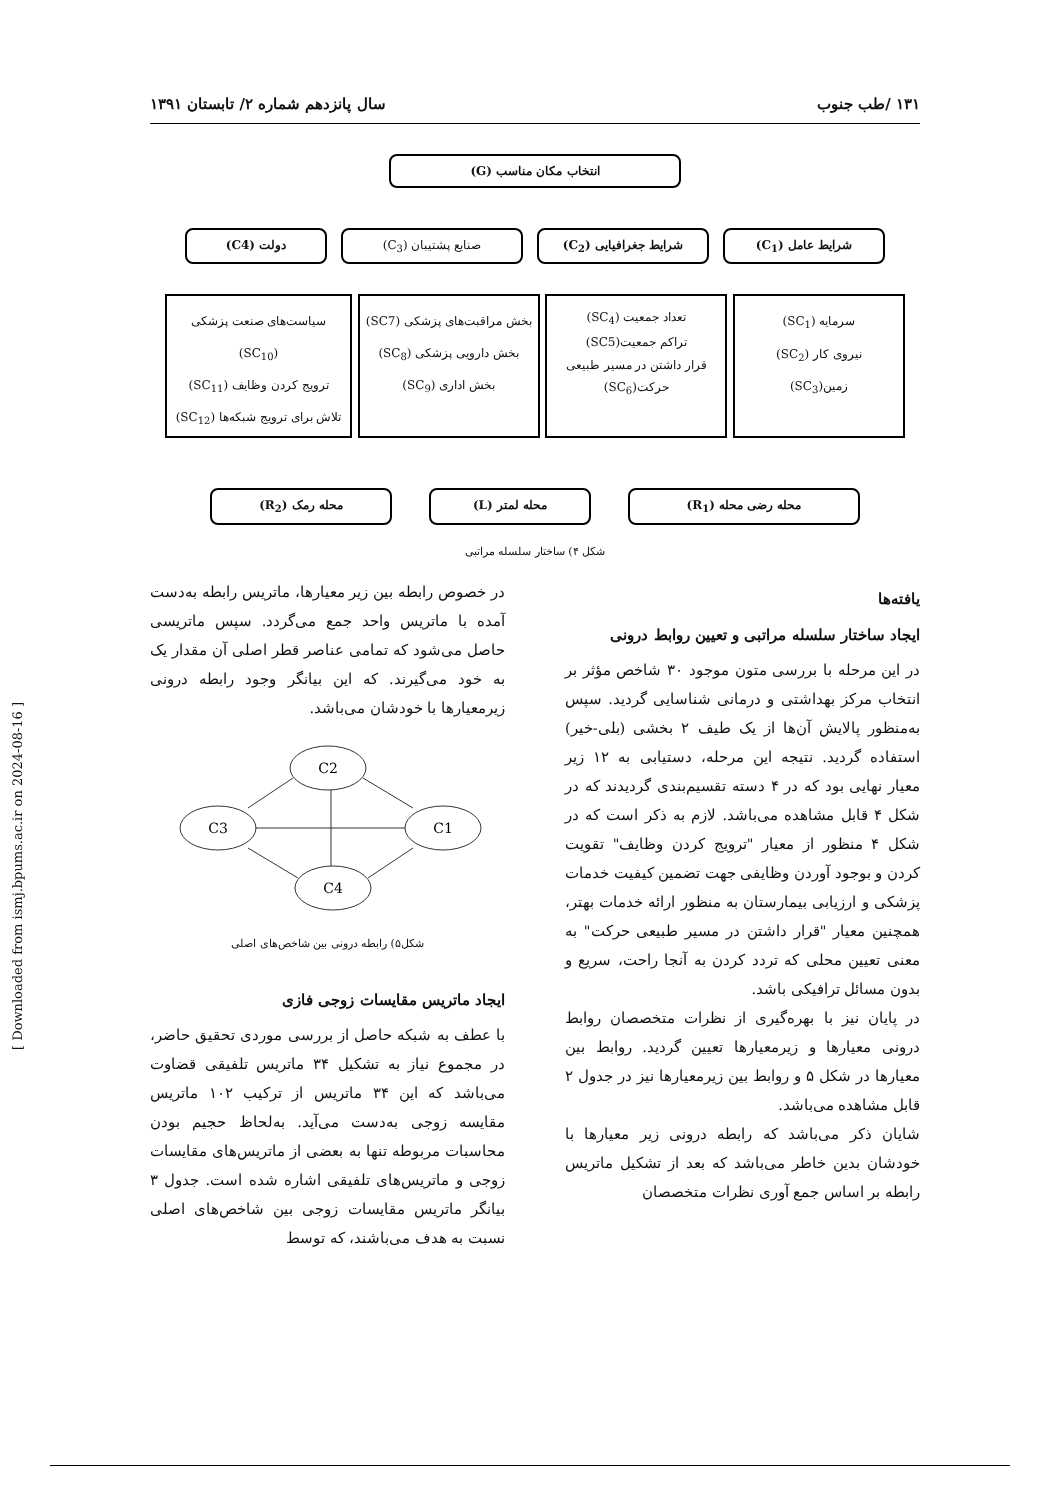۱۳۱ /طب جنوب سال پانزدهم شماره ۲/ تابستان ۱۳۹۱
انتخاب مکان مناسب (G)
شرایط عامل (C<sub>1</sub>) شرایط جغرافیایی (C<sub>2</sub>) صنایع پشتیبان (C<sub>3</sub>) دولت (C4)
سرمایه (SC<sub>1</sub>)
نیروی کار (SC<sub>2</sub>)
زمین(SC<sub>3</sub>)
تعداد جمعیت (SC<sub>4</sub>)
تراکم جمعیت(SC5)
قرار داشتن در مسیر طبیعی حرکت(SC<sub>6</sub>)
بخش مراقبت‌های پزشکی (SC7)
بخش دارویی پزشکی (SC<sub>8</sub>)
بخش اداری (SC<sub>9</sub>)
سیاست‌های صنعت پزشکی (SC<sub>10</sub>)
ترویج کردن وظایف (SC<sub>11</sub>)
تلاش برای ترویج شبکه‌ها (SC<sub>12</sub>)
محله رضی محله (R<sub>1</sub>) محله لمتر (L) محله رمک (R<sub>2</sub>)
شکل ۴) ساختار سلسله مراتبی
یافته‌ها
ایجاد ساختار سلسله مراتبی و تعیین روابط درونی
در این مرحله با بررسی متون موجود ۳۰ شاخص مؤثر بر انتخاب مرکز بهداشتی و درمانی شناسایی گردید. سپس به‌منظور پالایش آن‌ها از یک طیف ۲ بخشی (بلی-خیر) استفاده گردید. نتیجه این مرحله، دستیابی به ۱۲ زیر معیار نهایی بود که در ۴ دسته تقسیم‌بندی گردیدند که در شکل ۴ قابل مشاهده می‌باشد. لازم به ذکر است که در شکل ۴ منظور از معیار "ترویج کردن وظایف" تقویت کردن و بوجود آوردن وظایفی جهت تضمین کیفیت خدمات پزشکی و ارزیابی بیمارستان به منظور ارائه خدمات بهتر، همچنین معیار "قرار داشتن در مسیر طبیعی حرکت" به معنی تعیین محلی که تردد کردن به آنجا راحت، سریع و بدون مسائل ترافیکی باشد.
در پایان نیز با بهره‌گیری از نظرات متخصصان روابط درونی معیارها و زیرمعیارها تعیین گردید. روابط بین معیارها در شکل ۵ و روابط بین زیرمعیارها نیز در جدول ۲ قابل مشاهده می‌باشد.
شایان ذکر می‌باشد که رابطه درونی زیر معیارها با خودشان بدین خاطر می‌باشد که بعد از تشکیل ماتریس رابطه بر اساس جمع آوری نظرات متخصصان
در خصوص رابطه بین زیر معیارها، ماتریس رابطه به‌دست آمده با ماتریس واحد جمع می‌گردد. سپس ماتریسی حاصل می‌شود که تمامی عناصر قطر اصلی آن مقدار یک به خود می‌گیرند. که این بیانگر وجود رابطه درونی زیرمعیارها با خودشان می‌باشد.
C2
C3
C1
C4
شکل۵) رابطه درونی بین شاخص‌های اصلی
ایجاد ماتریس مقایسات زوجی فازی
با عطف به شبکه حاصل از بررسی موردی تحقیق حاضر، در مجموع نیاز به تشکیل ۳۴ ماتریس تلفیقی قضاوت می‌باشد که این ۳۴ ماتریس از ترکیب ۱۰۲ ماتریس مقایسه زوجی به‌دست می‌آید. به‌لحاظ حجیم بودن محاسبات مربوطه تنها به بعضی از ماتریس‌های مقایسات زوجی و ماتریس‌های تلفیقی اشاره شده است. جدول ۳ بیانگر ماتریس مقایسات زوجی بین شاخص‌های اصلی نسبت به هدف می‌باشند، که توسط
[ Downloaded from ismj.bpums.ac.ir on 2024-08-16 ]